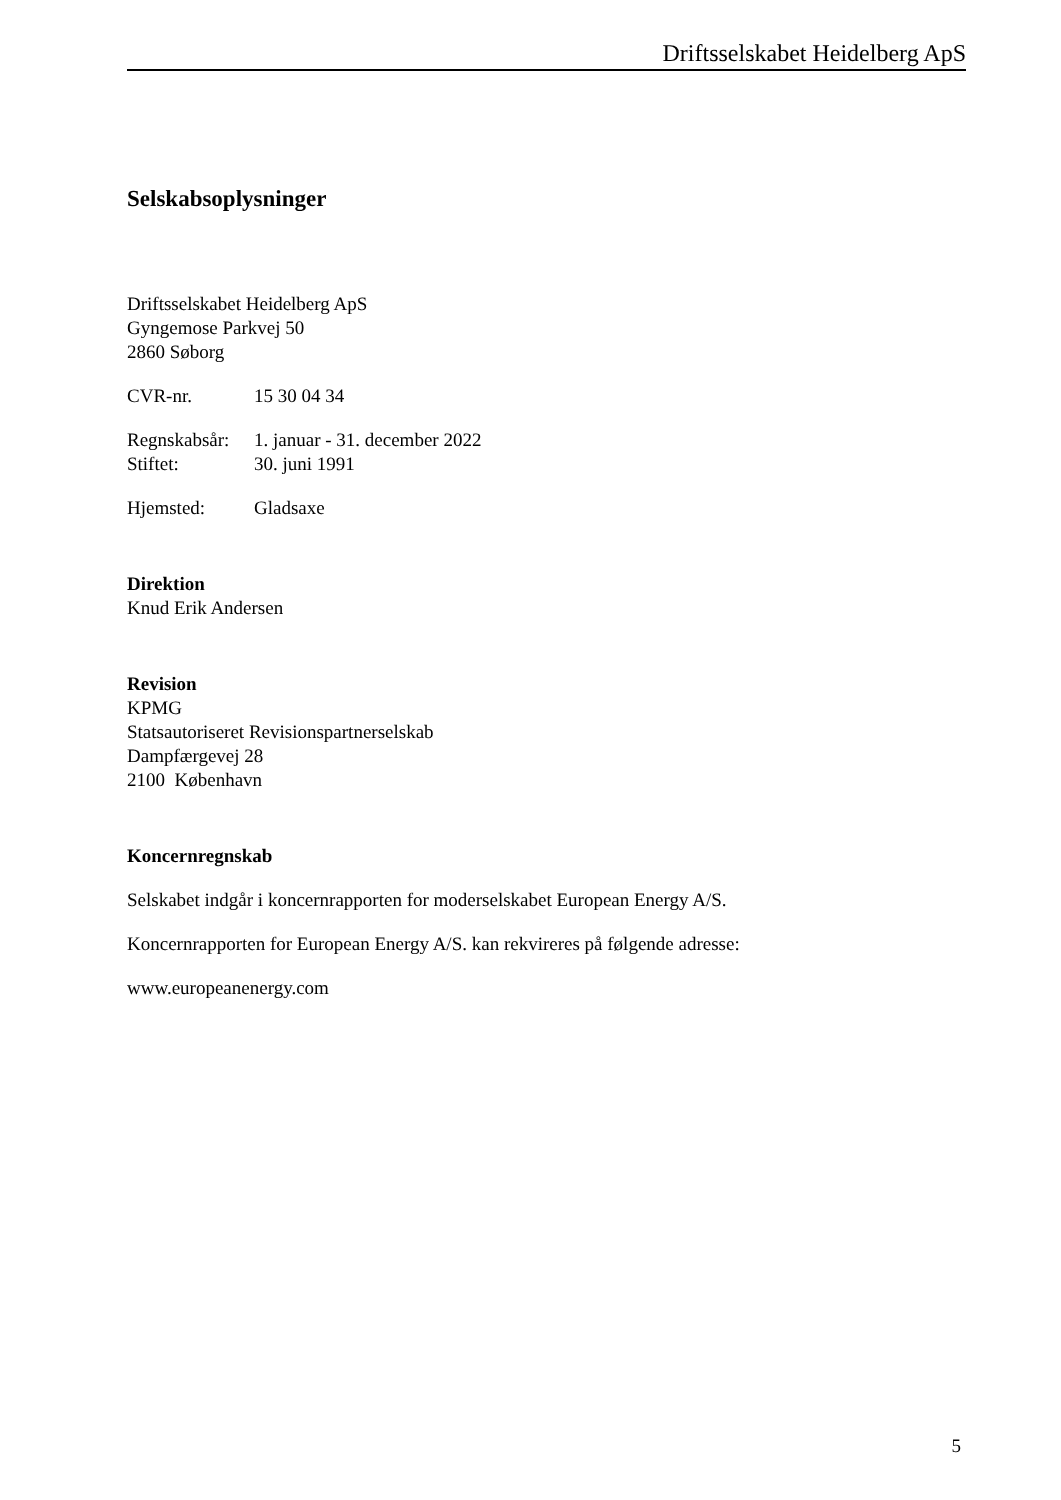Driftsselskabet Heidelberg ApS
Selskabsoplysninger
Driftsselskabet Heidelberg ApS
Gyngemose Parkvej 50
2860 Søborg
CVR-nr. 15 30 04 34
Regnskabsår: 1. januar - 31. december 2022
Stiftet: 30. juni 1991
Hjemsted: Gladsaxe
Direktion
Knud Erik Andersen
Revision
KPMG
Statsautoriseret Revisionspartnerselskab
Dampfærgevej 28
2100 København
Koncernregnskab
Selskabet indgår i koncernrapporten for moderselskabet European Energy A/S.
Koncernrapporten for European Energy A/S. kan rekvireres på følgende adresse:
www.europeanenergy.com
5